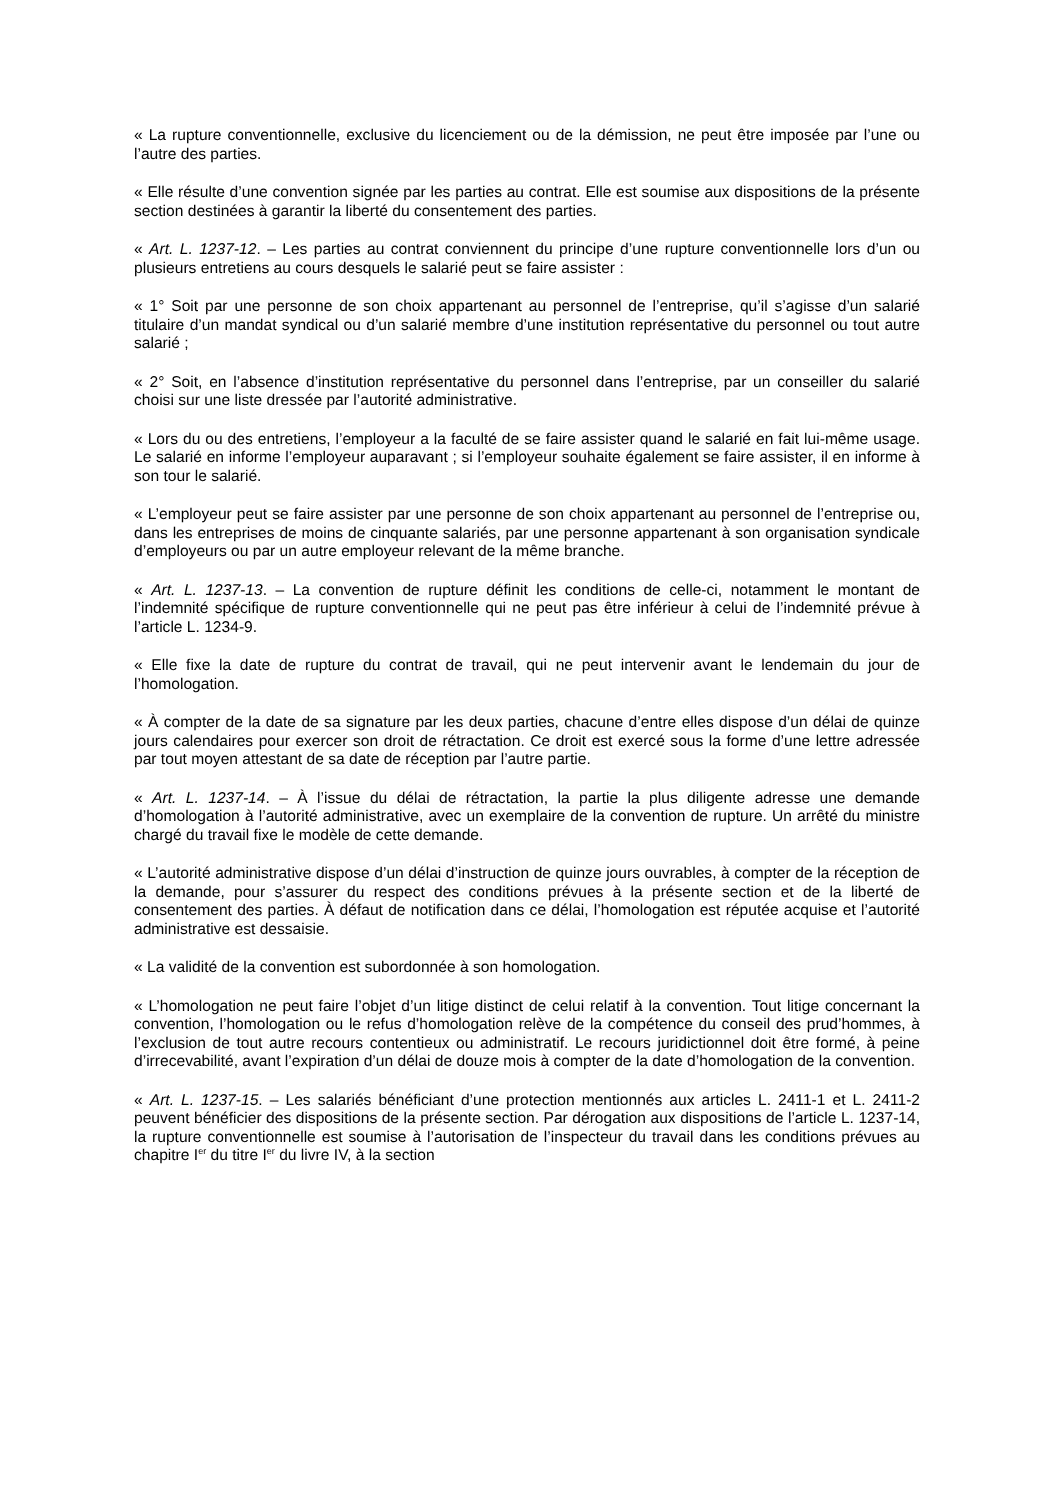« La rupture conventionnelle, exclusive du licenciement ou de la démission, ne peut être imposée par l’une ou l’autre des parties.
« Elle résulte d’une convention signée par les parties au contrat. Elle est soumise aux dispositions de la présente section destinées à garantir la liberté du consentement des parties.
« Art. L. 1237-12. – Les parties au contrat conviennent du principe d’une rupture conventionnelle lors d’un ou plusieurs entretiens au cours desquels le salarié peut se faire assister :
« 1° Soit par une personne de son choix appartenant au personnel de l’entreprise, qu’il s’agisse d’un salarié titulaire d’un mandat syndical ou d’un salarié membre d’une institution représentative du personnel ou tout autre salarié ;
« 2° Soit, en l’absence d’institution représentative du personnel dans l’entreprise, par un conseiller du salarié choisi sur une liste dressée par l’autorité administrative.
« Lors du ou des entretiens, l’employeur a la faculté de se faire assister quand le salarié en fait lui-même usage. Le salarié en informe l’employeur auparavant ; si l’employeur souhaite également se faire assister, il en informe à son tour le salarié.
« L’employeur peut se faire assister par une personne de son choix appartenant au personnel de l’entreprise ou, dans les entreprises de moins de cinquante salariés, par une personne appartenant à son organisation syndicale d’employeurs ou par un autre employeur relevant de la même branche.
« Art. L. 1237-13. – La convention de rupture définit les conditions de celle-ci, notamment le montant de l’indemnité spécifique de rupture conventionnelle qui ne peut pas être inférieur à celui de l’indemnité prévue à l’article L. 1234-9.
« Elle fixe la date de rupture du contrat de travail, qui ne peut intervenir avant le lendemain du jour de l’homologation.
« À compter de la date de sa signature par les deux parties, chacune d’entre elles dispose d’un délai de quinze jours calendaires pour exercer son droit de rétractation. Ce droit est exercé sous la forme d’une lettre adressée par tout moyen attestant de sa date de réception par l’autre partie.
« Art. L. 1237-14. – À l’issue du délai de rétractation, la partie la plus diligente adresse une demande d’homologation à l’autorité administrative, avec un exemplaire de la convention de rupture. Un arrêté du ministre chargé du travail fixe le modèle de cette demande.
« L’autorité administrative dispose d’un délai d’instruction de quinze jours ouvrables, à compter de la réception de la demande, pour s’assurer du respect des conditions prévues à la présente section et de la liberté de consentement des parties. À défaut de notification dans ce délai, l’homologation est réputée acquise et l’autorité administrative est dessaisie.
« La validité de la convention est subordonnée à son homologation.
« L’homologation ne peut faire l’objet d’un litige distinct de celui relatif à la convention. Tout litige concernant la convention, l’homologation ou le refus d’homologation relève de la compétence du conseil des prud’hommes, à l’exclusion de tout autre recours contentieux ou administratif. Le recours juridictionnel doit être formé, à peine d’irrecevabilité, avant l’expiration d’un délai de douze mois à compter de la date d’homologation de la convention.
« Art. L. 1237-15. – Les salariés bénéficiant d’une protection mentionnés aux articles L. 2411-1 et L. 2411-2 peuvent bénéficier des dispositions de la présente section. Par dérogation aux dispositions de l’article L. 1237-14, la rupture conventionnelle est soumise à l’autorisation de l’inspecteur du travail dans les conditions prévues au chapitre I<sup>er</sup> du titre I<sup>er</sup> du livre IV, à la section